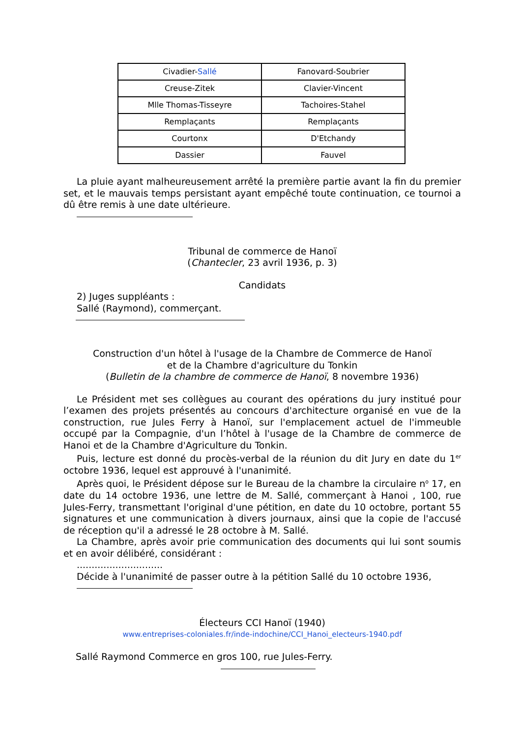| Civadier- Sallé | Fanovard-Soubrier |
| Creuse-Zitek | Clavier-Vincent |
| Mlle Thomas-Tisseyre | Tachoires-Stahel |
| Remplaçants | Remplaçants |
| Courtonx | D'Etchandy |
| Dassier | Fauvel |
La pluie ayant malheureusement arrêté la première partie avant la fin du premier set, et le mauvais temps persistant ayant empêché toute continuation, ce tournoi a dû être remis à une date ultérieure.
Tribunal de commerce de Hanoï
(Chantecler, 23 avril 1936, p. 3)
Candidats
2) Juges suppléants :
Sallé (Raymond), commerçant.
Construction d'un hôtel à l'usage de la Chambre de Commerce de Hanoï
et de la Chambre d'agriculture du Tonkin
(Bulletin de la chambre de commerce de Hanoï, 8 novembre 1936)
Le Président met ses collègues au courant des opérations du jury institué pour l’examen des projets présentés au concours d'architecture organisé en vue de la construction, rue Jules Ferry à Hanoï, sur l'emplacement actuel de l'immeuble occupé par la Compagnie, d'un l’hôtel à l'usage de la Chambre de commerce de Hanoi et de la Chambre d'Agriculture du Tonkin.
Puis, lecture est donné du procès-verbal de la réunion du dit Jury en date du 1<sup>er</sup> octobre 1936, lequel est approuvé à l'unanimité.
Après quoi, le Président dépose sur le Bureau de la chambre la circulaire n<sup>o</sup> 17, en date du 14 octobre 1936, une lettre de M. Sallé, commerçant à Hanoi , 100, rue Jules-Ferry, transmettant l'original d'une pétition, en date du 10 octobre, portant 55 signatures et une communication à divers journaux, ainsi que la copie de l'accusé de réception qu'il a adressé le 28 octobre à M. Sallé.
La Chambre, après avoir prie communication des documents qui lui sont soumis et en avoir délibéré, considérant :
.............................
Décide à l'unanimité de passer outre à la pétition Sallé du 10 octobre 1936,
Électeurs CCI Hanoï (1940)
www.entreprises-coloniales.fr/inde-indochine/CCI_Hanoi_electeurs-1940.pdf
Sallé Raymond Commerce en gros 100, rue Jules-Ferry.